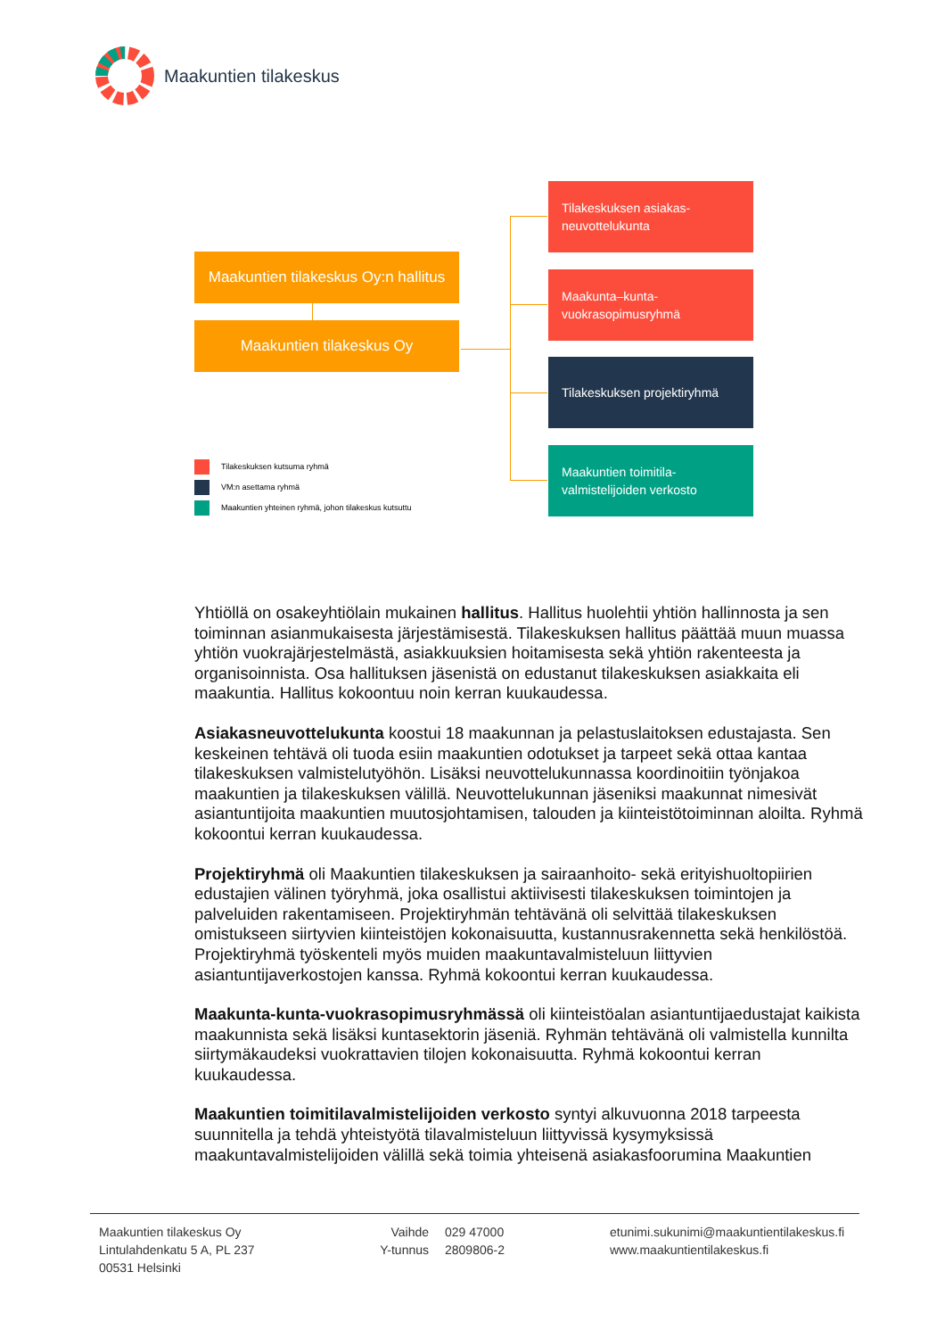Maakuntien tilakeskus
Maakuntien tilakeskus Oy:n hallitus
Maakuntien tilakeskus Oy
Tilakeskuksen asiakas-
neuvottelukunta
Maakunta–kunta-
vuokrasopimusryhmä
Tilakeskuksen projektiryhmä
Maakuntien toimitila-
valmistelijoiden verkosto
Tilakeskuksen kutsuma ryhmä
VM:n asettama ryhmä
Maakuntien yhteinen ryhmä, johon tilakeskus kutsuttu
Yhtiöllä on osakeyhtiölain mukainen hallitus. Hallitus huolehtii yhtiön hallinnosta ja sen toiminnan asianmukaisesta järjestämisestä. Tilakeskuksen hallitus päättää muun muassa yhtiön vuokrajärjestelmästä, asiakkuuksien hoitamisesta sekä yhtiön rakenteesta ja organisoinnista. Osa hallituksen jäsenistä on edustanut tilakeskuksen asiakkaita eli maakuntia. Hallitus kokoontuu noin kerran kuukaudessa.
Asiakasneuvottelukunta koostui 18 maakunnan ja pelastuslaitoksen edustajasta. Sen keskeinen tehtävä oli tuoda esiin maakuntien odotukset ja tarpeet sekä ottaa kantaa tilakeskuksen valmistelutyöhön. Lisäksi neuvottelukunnassa koordinoitiin työnjakoa maakuntien ja tilakeskuksen välillä. Neuvottelukunnan jäseniksi maakunnat nimesivät asiantuntijoita maakuntien muutosjohtamisen, talouden ja kiinteistötoiminnan aloilta. Ryhmä kokoontui kerran kuukaudessa.
Projektiryhmä oli Maakuntien tilakeskuksen ja sairaanhoito- sekä erityishuoltopiirien edustajien välinen työryhmä, joka osallistui aktiivisesti tilakeskuksen toimintojen ja palveluiden rakentamiseen. Projektiryhmän tehtävänä oli selvittää tilakeskuksen omistukseen siirtyvien kiinteistöjen kokonaisuutta, kustannusrakennetta sekä henkilöstöä. Projektiryhmä työskenteli myös muiden maakuntavalmisteluun liittyvien asiantuntijaverkostojen kanssa. Ryhmä kokoontui kerran kuukaudessa.
Maakunta-kunta-vuokrasopimusryhmässä oli kiinteistöalan asiantuntijaedustajat kaikista maakunnista sekä lisäksi kuntasektorin jäseniä. Ryhmän tehtävänä oli valmistella kunnilta siirtymäkaudeksi vuokrattavien tilojen kokonaisuutta. Ryhmä kokoontui kerran kuukaudessa.
Maakuntien toimitilavalmistelijoiden verkosto syntyi alkuvuonna 2018 tarpeesta suunnitella ja tehdä yhteistyötä tilavalmisteluun liittyvissä kysymyksissä maakuntavalmistelijoiden välillä sekä toimia yhteisenä asiakasfoorumina Maakuntien
Maakuntien tilakeskus Oy
Lintulahdenkatu 5 A, PL 237
00531 Helsinki
Vaihde
Y-tunnus
029 47000
2809806-2
etunimi.sukunimi@maakuntientilakeskus.fi
www.maakuntientilakeskus.fi